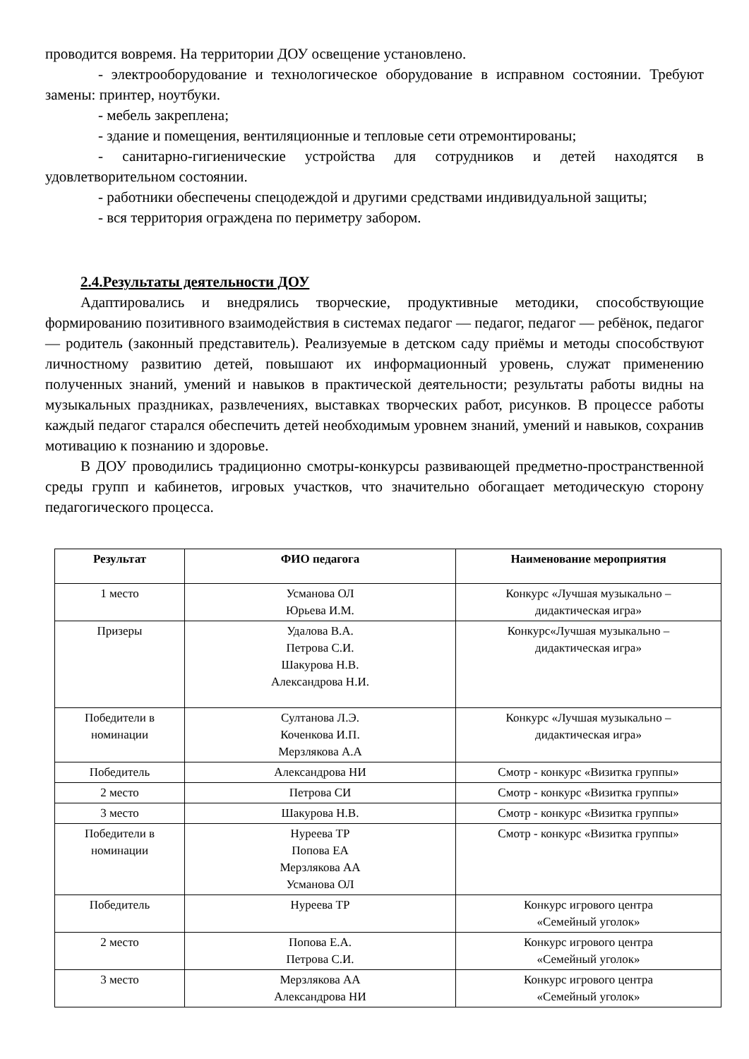проводится вовремя. На территории ДОУ освещение установлено.
- электрооборудование и технологическое оборудование в исправном состоянии. Требуют замены: принтер, ноутбуки.
- мебель закреплена;
- здание и помещения, вентиляционные и тепловые сети отремонтированы;
- санитарно-гигиенические устройства для сотрудников и детей находятся в удовлетворительном состоянии.
- работники обеспечены спецодеждой и другими средствами индивидуальной защиты;
- вся территория ограждена по периметру забором.
2.4.Результаты деятельности ДОУ
Адаптировались и внедрялись творческие, продуктивные методики, способствующие формированию позитивного взаимодействия в системах педагог — педагог, педагог — ребёнок, педагог — родитель (законный представитель). Реализуемые в детском саду приёмы и методы способствуют личностному развитию детей, повышают их информационный уровень, служат применению полученных знаний, умений и навыков в практической деятельности; результаты работы видны на музыкальных праздниках, развлечениях, выставках творческих работ, рисунков. В процессе работы каждый педагог старался обеспечить детей необходимым уровнем знаний, умений и навыков, сохранив мотивацию к познанию и здоровье.
В ДОУ проводились традиционно смотры-конкурсы развивающей предметно-пространственной среды групп и кабинетов, игровых участков, что значительно обогащает методическую сторону педагогического процесса.
| Результат | ФИО педагога | Наименование мероприятия |
| --- | --- | --- |
| 1 место | Усманова ОЛ Юрьева И.М. | Конкурс «Лучшая музыкально – дидактическая игра» |
| Призеры | Удалова В.А. Петрова С.И. Шакурова Н.В. Александрова Н.И. | Конкурс«Лучшая музыкально – дидактическая игра» |
| Победители в номинации | Султанова Л.Э. Коченкова И.П. Мерзлякова А.А | Конкурс «Лучшая музыкально – дидактическая игра» |
| Победитель | Александрова НИ | Смотр - конкурс «Визитка группы» |
| 2 место | Петрова СИ | Смотр - конкурс «Визитка группы» |
| 3 место | Шакурова Н.В. | Смотр - конкурс «Визитка группы» |
| Победители в номинации | Нуреева ТР Попова ЕА Мерзлякова АА Усманова ОЛ | Смотр - конкурс «Визитка группы» |
| Победитель | Нуреева ТР | Конкурс игрового центра «Семейный уголок» |
| 2 место | Попова Е.А. Петрова С.И. | Конкурс игрового центра «Семейный уголок» |
| 3 место | Мерзлякова АА Александрова НИ | Конкурс игрового центра «Семейный уголок» |